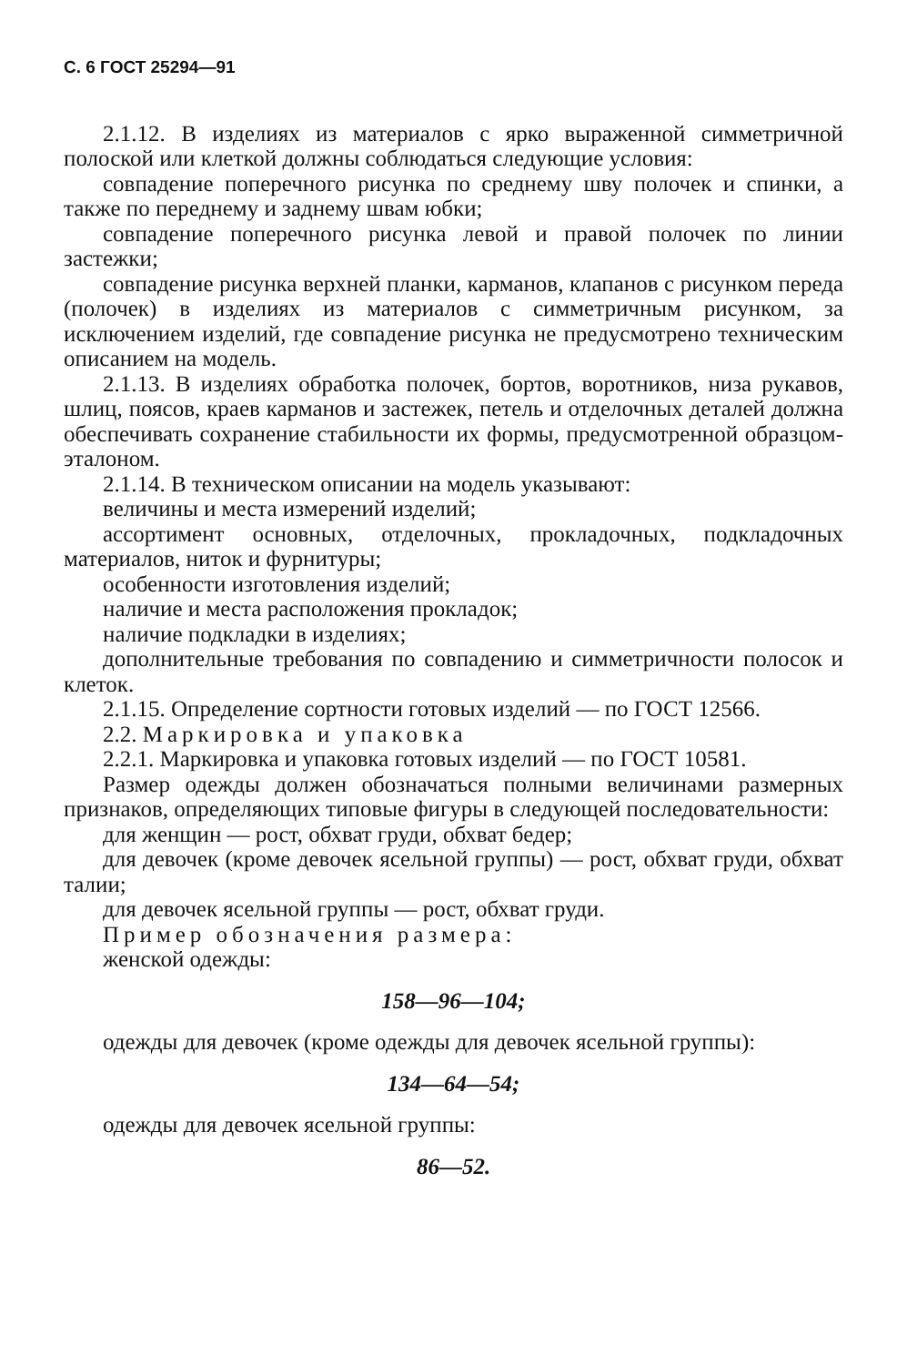С. 6 ГОСТ 25294—91
2.1.12. В изделиях из материалов с ярко выраженной симметричной полоской или клеткой должны соблюдаться следующие условия:
совпадение поперечного рисунка по среднему шву полочек и спинки, а также по переднему и заднему швам юбки;
совпадение поперечного рисунка левой и правой полочек по линии застежки;
совпадение рисунка верхней планки, карманов, клапанов с рисунком переда (полочек) в изделиях из материалов с симметричным рисунком, за исключением изделий, где совпадение рисунка не предусмотрено техническим описанием на модель.
2.1.13. В изделиях обработка полочек, бортов, воротников, низа рукавов, шлиц, поясов, краев карманов и застежек, петель и отделочных деталей должна обеспечивать сохранение стабильности их формы, предусмотренной образцом-эталоном.
2.1.14. В техническом описании на модель указывают:
величины и места измерений изделий;
ассортимент основных, отделочных, прокладочных, подкладочных материалов, ниток и фурнитуры;
особенности изготовления изделий;
наличие и места расположения прокладок;
наличие подкладки в изделиях;
дополнительные требования по совпадению и симметричности полосок и клеток.
2.1.15. Определение сортности готовых изделий — по ГОСТ 12566.
2.2. Маркировка и упаковка
2.2.1. Маркировка и упаковка готовых изделий — по ГОСТ 10581.
Размер одежды должен обозначаться полными величинами размерных признаков, определяющих типовые фигуры в следующей последовательности:
для женщин — рост, обхват груди, обхват бедер;
для девочек (кроме девочек ясельной группы) — рост, обхват груди, обхват талии;
для девочек ясельной группы — рост, обхват груди.
Пример обозначения размера:
женской одежды:
158—96—104;
одежды для девочек (кроме одежды для девочек ясельной группы):
134—64—54;
одежды для девочек ясельной группы:
86—52.